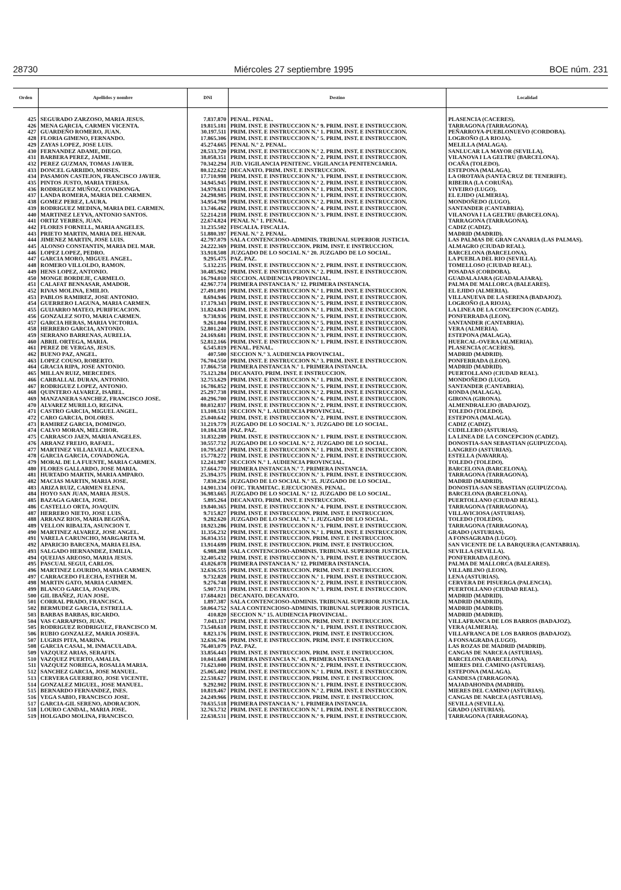28730 Miércoles 27 septiembre 1995 BOE núm. 231
| Orden | Apellidos y nombre | DNI | Destino | Localidad |
| --- | --- | --- | --- | --- |
| 425 | SEGURADO ZARZOSO, MARIA JESUS. | 7.837.870 | PENAL. PENAL. | PLASENCIA (CACERES). |
| 426 | MENA GARCIA, CARMEN VICENTA. | 19.815.181 | PRIM. INST. E INSTRUCCION N.° 9. PRIM. INST. E INSTRUCCION. | TARRAGONA (TARRAGONA). |
| 427 | GUARDEÑO ROMERO, JUAN. | 30.197.511 | PRIM. INST. E INSTRUCCION N.° 1. PRIM. INST. E INSTRUCCION. | PEÑARROYA-PUEBLONUEVO (CORDOBA). |
| 428 | FLORIA GIMENO, FERNANDO. | 17.865.306 | PRIM. INST. E INSTRUCCION N.° 5. PRIM. INST. E INSTRUCCION. | LOGROÑO (LA RIOJA). |
| 429 | ZAYAS LOPEZ, JOSE LUIS. | 45.274.665 | PENAL N.° 2. PENAL. | MELILLA (MALAGA). |
| 430 | FERNANDEZ ADAME, DIEGO. | 28.533.720 | PRIM. INST. E INSTRUCCION N.° 2. PRIM. INST. E INSTRUCCION. | SANLUCAR LA MAYOR (SEVILLA). |
| 431 | BARBERA PEREZ, JAIME. | 38.058.351 | PRIM. INST. E INSTRUCCION N.° 2. PRIM. INST. E INSTRUCCION. | VILANOVA I LA GELTRU (BARCELONA). |
| 432 | PEREZ GUZMAN, TOMAS JAVIER. | 70.342.294 | JUD. VIGILANCIA PENITENC. VIGILANCIA PENITENCIARIA. | OCAÑA (TOLEDO). |
| 433 | DONCEL GARRIDO, MOISES. | 80.122.622 | DECANATO. PRIM. INST. E INSTRUCCION. | ESTEPONA (MALAGA). |
| 434 | PASAMON CASTEJON, FRANCISCO JAVIER. | 17.710.998 | PRIM. INST. E INSTRUCCION N.° 3. PRIM. INST. E INSTRUCCION. | LA OROTAVA (SANTA CRUZ DE TENERIFE). |
| 435 | PINTOS JUSTO, MARIA TERESA. | 34.945.945 | PRIM. INST. E INSTRUCCION N.° 2. PRIM. INST. E INSTRUCCION. | RIBEIRA (LA CORUÑA). |
| 436 | RODRIGUEZ MUÑOZ, COVADONGA. | 34.979.631 | PRIM. INST. E INSTRUCCION N.° 1. PRIM. INST. E INSTRUCCION. | VIVEIRO (LUGO). |
| 437 | LANDA ROMERA, MARIA DEL CARMEN. | 24.298.985 | PRIM. INST. E INSTRUCCION N.° 1. PRIM. INST. E INSTRUCCION. | EL EJIDO (ALMERIA). |
| 438 | GOMEZ PEREZ, LAURA. | 34.954.798 | PRIM. INST. E INSTRUCCION N.° 2. PRIM. INST. E INSTRUCCION. | MONDOÑEDO (LUGO). |
| 439 | RODRIGUEZ MEDINA, MARIA DEL CARMEN. | 13.746.462 | PRIM. INST. E INSTRUCCION N.° 4. PRIM. INST. E INSTRUCCION. | SANTANDER (CANTABRIA). |
| 440 | MARTINEZ LEYVA, ANTONIO SANTOS. | 52.214.218 | PRIM. INST. E INSTRUCCION N.° 3. PRIM. INST. E INSTRUCCION. | VILANOVA I LA GELTRU (BARCELONA). |
| 441 | ORTIZ YERBES, JUAN. | 22.674.824 | PENAL N.° 1. PENAL. | TARRAGONA (TARRAGONA). |
| 442 | FLORES FORNELL, MARIA ANGELES. | 31.235.502 | FISCALIA. FISCALIA. | CADIZ (CADIZ). |
| 443 | PRIETO MARTIN, MARIA DEL HENAR. | 51.880.397 | PENAL N.° 2. PENAL. | MADRID (MADRID). |
| 444 | JIMENEZ MARTIN, JOSE LUIS. | 42.797.079 | SALA CONTENCIOSO-ADMINIS. TRIBUNAL SUPERIOR JUSTICIA. | LAS PALMAS DE GRAN CANARIA (LAS PALMAS). |
| 445 | ALONSO CONSTANTIN, MARIA DEL MAR. | 24.222.369 | PRIM. INST. E INSTRUCCION. PRIM. INST. E INSTRUCCION. | ALMAGRO (CIUDAD REAL). |
| 446 | LOPEZ LOPEZ, PEDRO. | 33.918.508 | JUZGADO DE LO SOCIAL N.° 20. JUZGADO DE LO SOCIAL. | BARCELONA (BARCELONA). |
| 447 | GARCIA MORO, MIGUEL ANGEL. | 9.295.475 | PAZ. PAZ. | LA PUEBLA DEL RIO (SEVILLA). |
| 448 | ROMERO VILLOLDO, RAMON. | 5.132.235 | PRIM. INST. E INSTRUCCION N.° 2. PRIM. INST. E INSTRUCCION. | TOMELLOSO (CIUDAD REAL). |
| 449 | HENS LOPEZ, ANTONIO. | 30.485.962 | PRIM. INST. E INSTRUCCION N.° 2. PRIM. INST. E INSTRUCCION. | POSADAS (CORDOBA). |
| 450 | MONGE BORDEJE, CARMELO. | 16.794.010 | SECCION. AUDIENCIA PROVINCIAL. | GUADALAJARA (GUADALAJARA). |
| 451 | CALAFAT BENNASAR, AMADOR. | 42.967.774 | PRIMERA INSTANCIA N.° 12. PRIMERA INSTANCIA. | PALMA DE MALLORCA (BALEARES). |
| 452 | RIVAS MOLINA, EMILIO. | 27.491.091 | PRIM. INST. E INSTRUCCION N.° 1. PRIM. INST. E INSTRUCCION. | EL EJIDO (ALMERIA). |
| 453 | PABLOS RAMIREZ, JOSE ANTONIO. | 8.694.946 | PRIM. INST. E INSTRUCCION N.° 2. PRIM. INST. E INSTRUCCION. | VILLANUEVA DE LA SERENA (BADAJOZ). |
| 454 | GUERRERO LAGUNA, MARIA CARMEN. | 17.179.343 | PRIM. INST. E INSTRUCCION N.° 5. PRIM. INST. E INSTRUCCION. | LOGROÑO (LA RIOJA). |
| 455 | GUIJARRO MATEO, PURIFICACION. | 31.824.843 | PRIM. INST. E INSTRUCCION N.° 1. PRIM. INST. E INSTRUCCION. | LA LINEA DE LA CONCEPCION (CADIZ). |
| 456 | GONZALEZ SOTO, MARIA CARMEN. | 9.738.936 | PRIM. INST. E INSTRUCCION N.° 5. PRIM. INST. E INSTRUCCION. | PONFERRADA (LEON). |
| 457 | GARCIA HERAS, MARIA VICTORIA. | 9.261.004 | PRIM. INST. E INSTRUCCION N.° 5. PRIM. INST. E INSTRUCCION. | SANTANDER (CANTABRIA). |
| 458 | HERRERO GARCIA, ANTONIO. | 52.801.240 | PRIM. INST. E INSTRUCCION N.° 2. PRIM. INST. E INSTRUCCION. | VERA (ALMERIA). |
| 459 | SERRANO BARRENAS, AURELIA. | 24.169.681 | PRIM. INST. E INSTRUCCION N.° 3. PRIM. INST. E INSTRUCCION. | ESTEPONA (MALAGA). |
| 460 | ABRIL ORTEGA, MARIA. | 52.812.166 | PRIM. INST. E INSTRUCCION N.° 1. PRIM. INST. E INSTRUCCION. | HUERCAL-OVERA (ALMERIA). |
| 461 | PEREZ DE VERGAS, JESUS. | 6.545.819 | PENAL. PENAL. | PLASENCIA (CACERES). |
| 462 | BUENO PAZ, ANGEL. | 407.500 | SECCION N.° 3. AUDIENCIA PROVINCIAL. | MADRID (MADRID). |
| 463 | LOPEZ COUSO, ROBERTO. | 76.704.550 | PRIM. INST. E INSTRUCCION N.° 3. PRIM. INST. E INSTRUCCION. | PONFERRADA (LEON). |
| 464 | GRACIA RIPA, JOSE ANTONIO. | 17.866.758 | PRIMERA INSTANCIA N.° 1. PRIMERA INSTANCIA. | MADRID (MADRID). |
| 465 | MILLAN RUIZ, MERCEDES. | 75.123.284 | DECANATO. PRIM. INST. E INSTRUCCION. | PUERTOLLANO (CIUDAD REAL). |
| 466 | CARBALLAL DURAN, ANTONIO. | 32.753.629 | PRIM. INST. E INSTRUCCION N.° 1. PRIM. INST. E INSTRUCCION. | MONDOÑEDO (LUGO). |
| 467 | RODRIGUEZ LOPEZ, ANTONIO. | 16.786.852 | PRIM. INST. E INSTRUCCION N.° 5. PRIM. INST. E INSTRUCCION. | SANTANDER (CANTABRIA). |
| 468 | QUINTERO ALVAREZ, ISABEL. | 25.297.738 | PRIM. INST. E INSTRUCCION N.° 2. PRIM. INST. E INSTRUCCION. | RONDA (MALAGA). |
| 469 | MANZANERA SANCHEZ, FRANCISCO JOSE. | 40.296.700 | PRIM. INST. E INSTRUCCION N.° 6. PRIM. INST. E INSTRUCCION. | GIRONA (GIRONA). |
| 470 | ALVAREZ MURILLO, REGINA. | 80.032.837 | PRIM. INST. E INSTRUCCION N.° 2. PRIM. INST. E INSTRUCCION. | ALMENDRALEJO (BADAJOZ). |
| 471 | CASTRO GARCIA, MIGUEL ANGEL. | 13.108.531 | SECCION N.° 1. AUDIENCIA PROVINCIAL. | TOLEDO (TOLEDO). |
| 472 | CARO GARCIA, DOLORES. | 25.040.642 | PRIM. INST. E INSTRUCCION N.° 2. PRIM. INST. E INSTRUCCION. | ESTEPONA (MALAGA). |
| 473 | RAMIREZ GARCIA, DOMINGO. | 31.219.779 | JUZGADO DE LO SOCIAL N.° 3. JUZGADO DE LO SOCIAL. | CADIZ (CADIZ). |
| 474 | CALVO MORAN, MELCHOR. | 10.184.358 | PAZ. PAZ. | CUDILLERO (ASTURIAS). |
| 475 | CARRASCO JAEN, MARIA ANGELES. | 31.832.289 | PRIM. INST. E INSTRUCCION N.° 1. PRIM. INST. E INSTRUCCION. | LA LINEA DE LA CONCEPCION (CADIZ). |
| 476 | ARRANZ FREIJO, RAFAEL. | 30.557.732 | JUZGADO DE LO SOCIAL N.° 2. JUZGADO DE LO SOCIAL. | DONOSTIA-SAN SEBASTIAN (GUIPUZCOA). |
| 477 | MARTINEZ VILLALVILLA, AZUCENA. | 10.795.027 | PRIM. INST. E INSTRUCCION N.° 1. PRIM. INST. E INSTRUCCION. | LANGREO (ASTURIAS). |
| 478 | GARCIA GARCIA, COVADONGA. | 15.778.272 | PRIM. INST. E INSTRUCCION N.° 2. PRIM. INST. E INSTRUCCION. | ESTELLA (NAVARRA). |
| 479 | MORAL DE LA FUENTE, MARIA CARMEN. | 12.241.987 | SECCION N.° 1. AUDIENCIA PROVINCIAL. | TOLEDO (TOLEDO). |
| 480 | FLORES GALLARDO, JOSE MARIA. | 37.664.770 | PRIMERA INSTANCIA N.° 7. PRIMERA INSTANCIA. | BARCELONA (BARCELONA). |
| 481 | HURTADO MARTIN, MARIA AMPARO. | 25.394.375 | PRIM. INST. E INSTRUCCION N.° 3. PRIM. INST. E INSTRUCCION. | TARRAGONA (TARRAGONA). |
| 482 | MACIAS MARTIN, MARIA JOSE. | 7.830.236 | JUZGADO DE LO SOCIAL N.° 35. JUZGADO DE LO SOCIAL. | MADRID (MADRID). |
| 483 | ARIZA RUIZ, CARMEN ELENA. | 14.901.334 | OFIC. TRAMITAC. EJECUCIONES. PENAL. | DONOSTIA-SAN SEBASTIAN (GUIPUZCOA). |
| 484 | HOYO SAN JUAN, MARIA JESUS. | 36.983.665 | JUZGADO DE LO SOCIAL N.° 12. JUZGADO DE LO SOCIAL. | BARCELONA (BARCELONA). |
| 485 | BAZAGA GARCIA, JOSE. | 5.895.264 | DECANATO. PRIM. INST. E INSTRUCCION. | PUERTOLLANO (CIUDAD REAL). |
| 486 | CASTELLO ORTA, JOAQUIN. | 19.840.365 | PRIM. INST. E INSTRUCCION N.° 4. PRIM. INST. E INSTRUCCION. | TARRAGONA (TARRAGONA). |
| 487 | HERRERO NIETO, JOSE LUIS. | 9.715.827 | PRIM. INST. E INSTRUCCION. PRIM. INST. E INSTRUCCION. | VILLAVICIOSA (ASTURIAS). |
| 488 | ARRANZ RIOS, MARIA BEGOÑA. | 9.282.620 | JUZGADO DE LO SOCIAL N.° 1. JUZGADO DE LO SOCIAL. | TOLEDO (TOLEDO). |
| 489 | VELLON RIBALTA, ASUNCION T. | 18.923.286 | PRIM. INST. E INSTRUCCION N.° 3. PRIM. INST. E INSTRUCCION. | TARRAGONA (TARRAGONA). |
| 490 | MARTINEZ ALVAREZ, JOSE ANGEL. | 11.356.232 | PRIM. INST. E INSTRUCCION N.° 1. PRIM. INST. E INSTRUCCION. | GRADO (ASTURIAS). |
| 491 | VARELA CARUNCHO, MARGARITA M. | 36.034.351 | PRIM. INST. E INSTRUCCION. PRIM. INST. E INSTRUCCION. | A FONSAGRADA (LUGO). |
| 492 | APARICIO BARCENA, MARIA ELISA. | 13.914.699 | PRIM. INST. E INSTRUCCION. PRIM. INST. E INSTRUCCION. | SAN VICENTE DE LA BARQUERA (CANTABRIA). |
| 493 | SALGADO HERNANDEZ, EMILIA. | 6.988.288 | SALA CONTENCIOSO-ADMINIS. TRIBUNAL SUPERIOR JUSTICIA. | SEVILLA (SEVILLA). |
| 494 | QUEIJAS AREOSO, MARIA JESUS. | 32.405.432 | PRIM. INST. E INSTRUCCION N.° 3. PRIM. INST. E INSTRUCCION. | PONFERRADA (LEON). |
| 495 | PASCUAL SEGUI, CARLOS. | 43.026.078 | PRIMERA INSTANCIA N.° 12. PRIMERA INSTANCIA. | PALMA DE MALLORCA (BALEARES). |
| 496 | MARTINEZ LOURIDO, MARIA CARMEN. | 32.636.555 | PRIM. INST. E INSTRUCCION. PRIM. INST. E INSTRUCCION. | VILLABLINO (LEON). |
| 497 | CARRACEDO FLECHA, ESTHER M. | 9.732.828 | PRIM. INST. E INSTRUCCION N.° 1. PRIM. INST. E INSTRUCCION. | LENA (ASTURIAS). |
| 498 | MARTIN GATO, MARIA CARMEN. | 9.276.748 | PRIM. INST. E INSTRUCCION N.° 2. PRIM. INST. E INSTRUCCION. | CERVERA DE PISUERGA (PALENCIA). |
| 499 | BLANCO GARCIA, JOAQUIN. | 5.907.731 | PRIM. INST. E INSTRUCCION N.° 3. PRIM. INST. E INSTRUCCION. | PUERTOLLANO (CIUDAD REAL). |
| 500 | GIL IBAÑEZ, JUAN JOSE. | 17.684.021 | DECANATO. DECANATO. | MADRID (MADRID). |
| 501 | CORRAL PRADO, FRANCISCA. | 1.897.387 | SALA CONTENCIOSO-ADMINIS. TRIBUNAL SUPERIOR JUSTICIA. | MADRID (MADRID). |
| 502 | BERMUDEZ GARCIA, ESTRELLA. | 50.064.752 | SALA CONTENCIOSO-ADMINIS. TRIBUNAL SUPERIOR JUSTICIA. | MADRID (MADRID). |
| 503 | BARBAS BARBAS, RICARDO. | 410.820 | SECCION N.° 15. AUDIENCIA PROVINCIAL. | MADRID (MADRID). |
| 504 | VAS CARRAPISO, JUAN. | 7.043.117 | PRIM. INST. E INSTRUCCION. PRIM. INST. E INSTRUCCION. | VILLAFRANCA DE LOS BARROS (BADAJOZ). |
| 505 | RODRIGUEZ RODRIGUEZ, FRANCISCO M. | 73.548.618 | PRIM. INST. E INSTRUCCION N.° 1. PRIM. INST. E INSTRUCCION. | VERA (ALMERIA). |
| 506 | RUBIO GONZALEZ, MARIA JOSEFA. | 8.823.176 | PRIM. INST. E INSTRUCCION. PRIM. INST. E INSTRUCCION. | VILLAFRANCA DE LOS BARROS (BADAJOZ). |
| 507 | LUGRIS PITA, MARINA. | 32.636.746 | PRIM. INST. E INSTRUCCION. PRIM. INST. E INSTRUCCION. | A FONSAGRADA (LUGO). |
| 508 | GARCIA CASAL, M. INMACULADA. | 76.403.079 | PAZ. PAZ. | LAS ROZAS DE MADRID (MADRID). |
| 509 | VAZQUEZ ARIAS, SERAFIN. | 33.856.443 | PRIM. INST. E INSTRUCCION. PRIM. INST. E INSTRUCCION. | CANGAS DE NARCEA (ASTURIAS). |
| 510 | VAZQUEZ PUERTO, AMALIA. | 10.041.648 | PRIMERA INSTANCIA N.° 43. PRIMERA INSTANCIA. | BARCELONA (BARCELONA). |
| 511 | VAZQUEZ NORIEGA, ROSALIA MARIA. | 71.623.000 | PRIM. INST. E INSTRUCCION N.° 2. PRIM. INST. E INSTRUCCION. | MIERES DEL CAMINO (ASTURIAS). |
| 512 | SANCHEZ GARCIA, JOSE MANUEL. | 25.065.402 | PRIM. INST. E INSTRUCCION N.° 1. PRIM. INST. E INSTRUCCION. | ESTEPONA (MALAGA). |
| 513 | CERVERA GUERRERO, JOSE VICENTE. | 22.538.627 | PRIM. INST. E INSTRUCCION. PRIM. INST. E INSTRUCCION. | GANDESA (TARRAGONA). |
| 514 | GONZALEZ MIGUEL, JOSE MANUEL. | 9.292.902 | PRIM. INST. E INSTRUCCION N.° 1. PRIM. INST. E INSTRUCCION. | MAJADAHONDA (MADRID). |
| 515 | BERNARDO FERNANDEZ, INES. | 10.819.467 | PRIM. INST. E INSTRUCCION N.° 2. PRIM. INST. E INSTRUCCION. | MIERES DEL CAMINO (ASTURIAS). |
| 516 | VEGA SABIO, FRANCISCO JOSE. | 24.249.966 | PRIM. INST. E INSTRUCCION. PRIM. INST. E INSTRUCCION. | CANGAS DE NARCEA (ASTURIAS). |
| 517 | GARCIA-GIL SERENO, ADORACION. | 70.635.518 | PRIMERA INSTANCIA N.° 1. PRIMERA INSTANCIA. | SEVILLA (SEVILLA). |
| 518 | LOURO CANDAL, MARIA JOSE. | 32.763.732 | PRIM. INST. E INSTRUCCION N.° 1. PRIM. INST. E INSTRUCCION. | GRADO (ASTURIAS). |
| 519 | HOLGADO MOLINA, FRANCISCO. | 22.638.531 | PRIM. INST. E INSTRUCCION N.° 9. PRIM. INST. E INSTRUCCION. | TARRAGONA (TARRAGONA). |